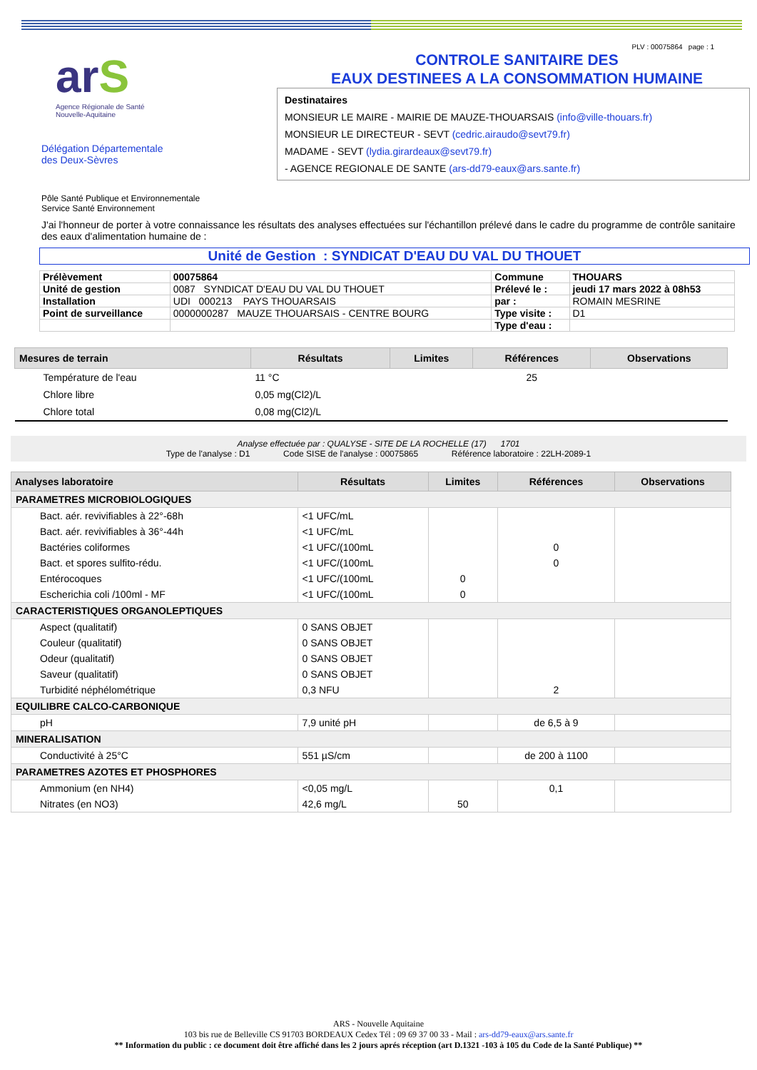arS
Agence Régionale de Santé
Nouvelle-Aquitaine
Délégation Départementale
des Deux-Sèvres
PLV : 00075864 page : 1
CONTROLE SANITAIRE DES
EAUX DESTINEES A LA CONSOMMATION HUMAINE
Destinataires
MONSIEUR LE MAIRE - MAIRIE DE MAUZE-THOUARSAIS (info@ville-thouars.fr)
MONSIEUR LE DIRECTEUR - SEVT (cedric.airaudo@sevt79.fr)
MADAME - SEVT (lydia.girardeaux@sevt79.fr)
- AGENCE REGIONALE DE SANTE (ars-dd79-eaux@ars.sante.fr)
Pôle Santé Publique et Environnementale
Service Santé Environnement
J'ai l'honneur de porter à votre connaissance les résultats des analyses effectuées sur l'échantillon prélevé dans le cadre du programme de contrôle sanitaire des eaux d'alimentation humaine de :
Unité de Gestion : SYNDICAT D'EAU DU VAL DU THOUET
| Prélèvement | 00075864 | Commune | THOUARS |
| Unité de gestion | 0087 SYNDICAT D'EAU DU VAL DU THOUET | Prélevé le : | jeudi 17 mars 2022 à 08h53 |
| Installation | UDI 000213 PAYS THOUARSAIS | par : | ROMAIN MESRINE |
| Point de surveillance | 0000000287 MAUZE THOUARSAIS - CENTRE BOURG | Type visite : | D1 |
| | | Type d'eau : | |
| Mesures de terrain | Résultats | Limites | Références | Observations |
| --- | --- | --- | --- | --- |
| Température de l'eau | 11 °C | | 25 | |
| Chlore libre | 0,05 mg(Cl2)/L | | | |
| Chlore total | 0,08 mg(Cl2)/L | | | |
Analyse effectuée par : QUALYSE - SITE DE LA ROCHELLE (17) 1701
Type de l'analyse : D1 Code SISE de l'analyse : 00075865 Référence laboratoire : 22LH-2089-1
| Analyses laboratoire | Résultats | Limites | Références | Observations |
| --- | --- | --- | --- | --- |
| PARAMETRES MICROBIOLOGIQUES | | | | |
| Bact. aér. revivifiables à 22°-68h | <1 UFC/mL | | | |
| Bact. aér. revivifiables à 36°-44h | <1 UFC/mL | | | |
| Bactéries coliformes | <1 UFC/(100mL | | 0 | |
| Bact. et spores sulfito-rédu. | <1 UFC/(100mL | | 0 | |
| Entérocoques | <1 UFC/(100mL | 0 | | |
| Escherichia coli /100ml - MF | <1 UFC/(100mL | 0 | | |
| CARACTERISTIQUES ORGANOLEPTIQUES | | | | |
| Aspect (qualitatif) | 0 SANS OBJET | | | |
| Couleur (qualitatif) | 0 SANS OBJET | | | |
| Odeur (qualitatif) | 0 SANS OBJET | | | |
| Saveur (qualitatif) | 0 SANS OBJET | | | |
| Turbidité néphélométrique | 0,3 NFU | | 2 | |
| EQUILIBRE CALCO-CARBONIQUE | | | | |
| pH | 7,9 unité pH | | de 6,5 à 9 | |
| MINERALISATION | | | | |
| Conductivité à 25°C | 551 µS/cm | | de 200 à 1100 | |
| PARAMETRES AZOTES ET PHOSPHORES | | | | |
| Ammonium (en NH4) | <0,05 mg/L | | 0,1 | |
| Nitrates (en NO3) | 42,6 mg/L | 50 | | |
ARS - Nouvelle Aquitaine
103 bis rue de Belleville CS 91703 BORDEAUX Cedex Tél : 09 69 37 00 33 - Mail : ars-dd79-eaux@ars.sante.fr
** Information du public : ce document doit être affiché dans les 2 jours aprés réception (art D.1321 -103 à 105 du Code de la Santé Publique) **